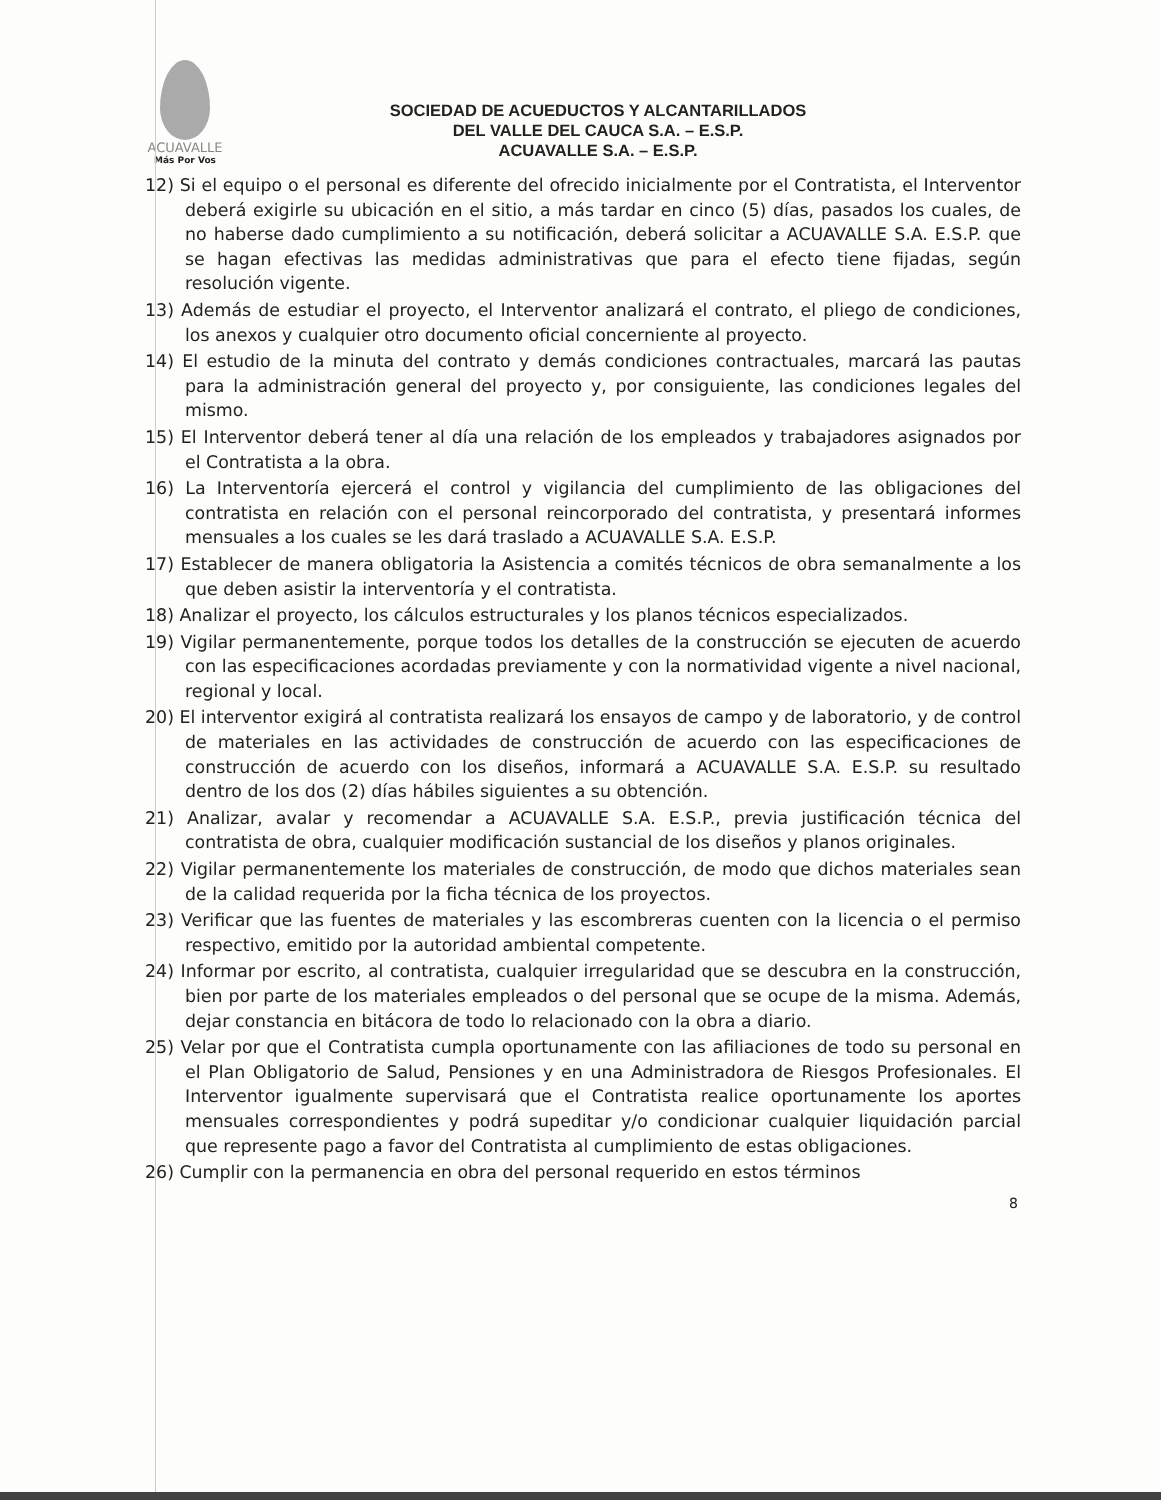ACUAVALLE
Más Por Vos
SOCIEDAD DE ACUEDUCTOS Y ALCANTARILLADOS
DEL VALLE DEL CAUCA S.A. – E.S.P.
ACUAVALLE S.A. – E.S.P.
12) Si el equipo o el personal es diferente del ofrecido inicialmente por el Contratista, el Interventor deberá exigirle su ubicación en el sitio, a más tardar en cinco (5) días, pasados los cuales, de no haberse dado cumplimiento a su notificación, deberá solicitar a ACUAVALLE S.A. E.S.P. que se hagan efectivas las medidas administrativas que para el efecto tiene fijadas, según resolución vigente.
13) Además de estudiar el proyecto, el Interventor analizará el contrato, el pliego de condiciones, los anexos y cualquier otro documento oficial concerniente al proyecto.
14) El estudio de la minuta del contrato y demás condiciones contractuales, marcará las pautas para la administración general del proyecto y, por consiguiente, las condiciones legales del mismo.
15) El Interventor deberá tener al día una relación de los empleados y trabajadores asignados por el Contratista a la obra.
16) La Interventoría ejercerá el control y vigilancia del cumplimiento de las obligaciones del contratista en relación con el personal reincorporado del contratista, y presentará informes mensuales a los cuales se les dará traslado a ACUAVALLE S.A. E.S.P.
17) Establecer de manera obligatoria la Asistencia a comités técnicos de obra semanalmente a los que deben asistir la interventoría y el contratista.
18) Analizar el proyecto, los cálculos estructurales y los planos técnicos especializados.
19) Vigilar permanentemente, porque todos los detalles de la construcción se ejecuten de acuerdo con las especificaciones acordadas previamente y con la normatividad vigente a nivel nacional, regional y local.
20) El interventor exigirá al contratista realizará los ensayos de campo y de laboratorio, y de control de materiales en las actividades de construcción de acuerdo con las especificaciones de construcción de acuerdo con los diseños, informará a ACUAVALLE S.A. E.S.P. su resultado dentro de los dos (2) días hábiles siguientes a su obtención.
21) Analizar, avalar y recomendar a ACUAVALLE S.A. E.S.P., previa justificación técnica del contratista de obra, cualquier modificación sustancial de los diseños y planos originales.
22) Vigilar permanentemente los materiales de construcción, de modo que dichos materiales sean de la calidad requerida por la ficha técnica de los proyectos.
23) Verificar que las fuentes de materiales y las escombreras cuenten con la licencia o el permiso respectivo, emitido por la autoridad ambiental competente.
24) Informar por escrito, al contratista, cualquier irregularidad que se descubra en la construcción, bien por parte de los materiales empleados o del personal que se ocupe de la misma. Además, dejar constancia en bitácora de todo lo relacionado con la obra a diario.
25) Velar por que el Contratista cumpla oportunamente con las afiliaciones de todo su personal en el Plan Obligatorio de Salud, Pensiones y en una Administradora de Riesgos Profesionales. El Interventor igualmente supervisará que el Contratista realice oportunamente los aportes mensuales correspondientes y podrá supeditar y/o condicionar cualquier liquidación parcial que represente pago a favor del Contratista al cumplimiento de estas obligaciones.
26) Cumplir con la permanencia en obra del personal requerido en estos términos
8